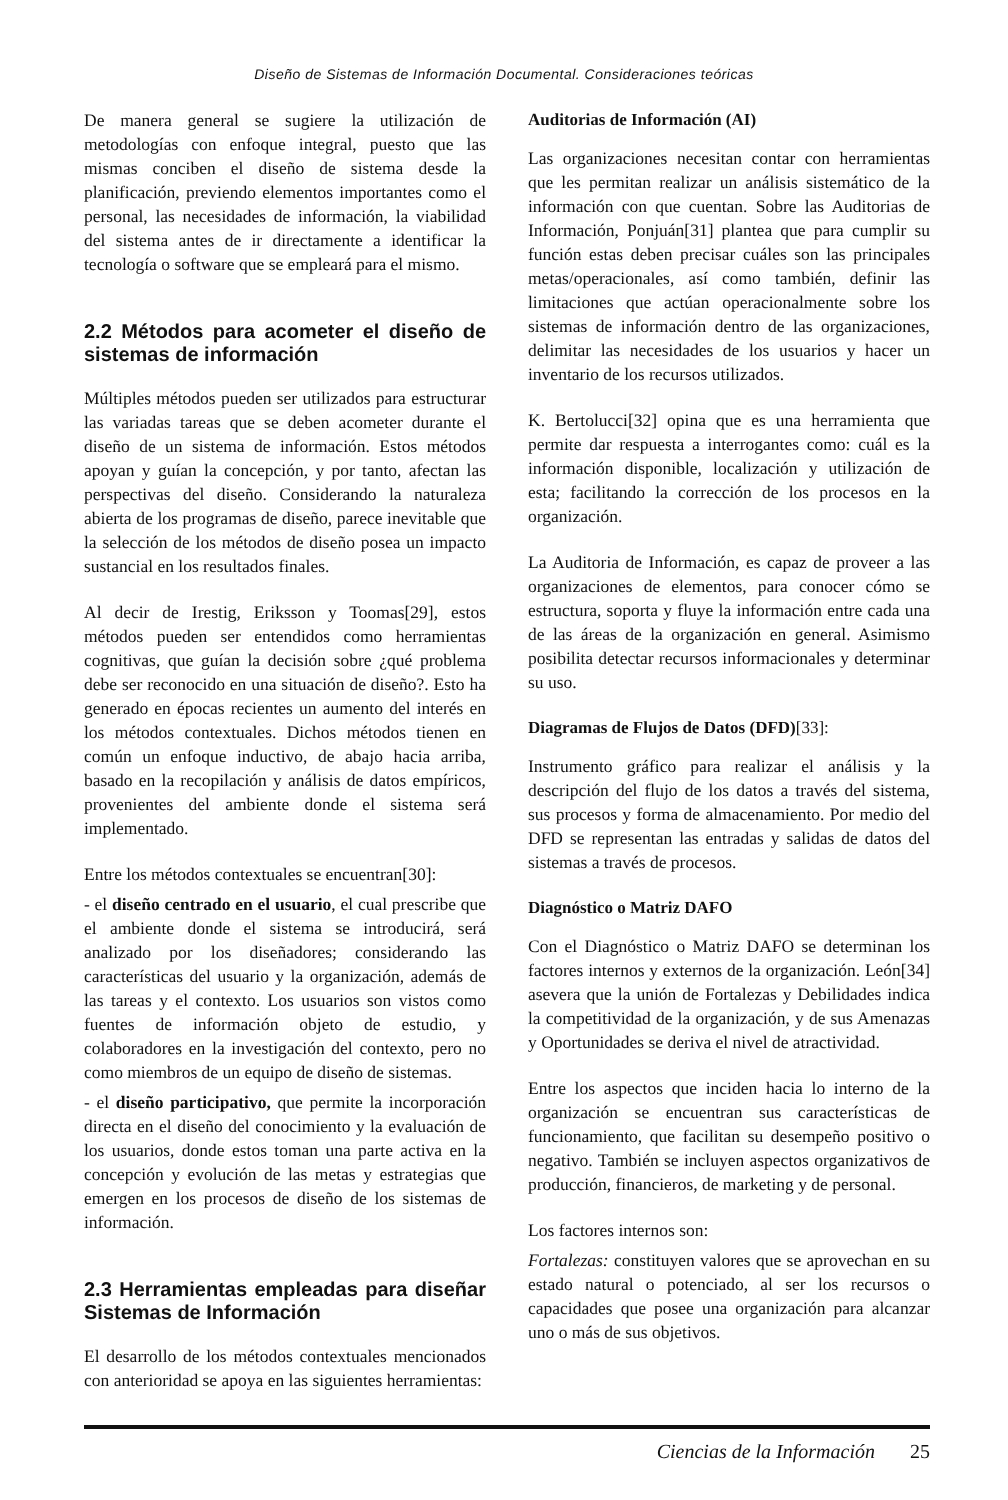Diseño de Sistemas de Información Documental. Consideraciones teóricas
De manera general se sugiere la utilización de metodologías con enfoque integral, puesto que las mismas conciben el diseño de sistema desde la planificación, previendo elementos importantes como el personal, las necesidades de información, la viabilidad del sistema antes de ir directamente a identificar la tecnología o software que se empleará para el mismo.
2.2 Métodos para acometer el diseño de sistemas de información
Múltiples métodos pueden ser utilizados para estructurar las variadas tareas que se deben acometer durante el diseño de un sistema de información. Estos métodos apoyan y guían la concepción, y por tanto, afectan las perspectivas del diseño. Considerando la naturaleza abierta de los programas de diseño, parece inevitable que la selección de los métodos de diseño posea un impacto sustancial en los resultados finales.
Al decir de Irestig, Eriksson y Toomas[29], estos métodos pueden ser entendidos como herramientas cognitivas, que guían la decisión sobre ¿qué problema debe ser reconocido en una situación de diseño?. Esto ha generado en épocas recientes un aumento del interés en los métodos contextuales. Dichos métodos tienen en común un enfoque inductivo, de abajo hacia arriba, basado en la recopilación y análisis de datos empíricos, provenientes del ambiente donde el sistema será implementado.
Entre los métodos contextuales se encuentran[30]:
- el diseño centrado en el usuario, el cual prescribe que el ambiente donde el sistema se introducirá, será analizado por los diseñadores; considerando las características del usuario y la organización, además de las tareas y el contexto. Los usuarios son vistos como fuentes de información objeto de estudio, y colaboradores en la investigación del contexto, pero no como miembros de un equipo de diseño de sistemas.
- el diseño participativo, que permite la incorporación directa en el diseño del conocimiento y la evaluación de los usuarios, donde estos toman una parte activa en la concepción y evolución de las metas y estrategias que emergen en los procesos de diseño de los sistemas de información.
2.3 Herramientas empleadas para diseñar Sistemas de Información
El desarrollo de los métodos contextuales mencionados con anterioridad se apoya en las siguientes herramientas:
Auditorias de Información (AI)
Las organizaciones necesitan contar con herramientas que les permitan realizar un análisis sistemático de la información con que cuentan. Sobre las Auditorias de Información, Ponjuán[31] plantea que para cumplir su función estas deben precisar cuáles son las principales metas/operacionales, así como también, definir las limitaciones que actúan operacionalmente sobre los sistemas de información dentro de las organizaciones, delimitar las necesidades de los usuarios y hacer un inventario de los recursos utilizados.
K. Bertolucci[32] opina que es una herramienta que permite dar respuesta a interrogantes como: cuál es la información disponible, localización y utilización de esta; facilitando la corrección de los procesos en la organización.
La Auditoria de Información, es capaz de proveer a las organizaciones de elementos, para conocer cómo se estructura, soporta y fluye la información entre cada una de las áreas de la organización en general. Asimismo posibilita detectar recursos informacionales y determinar su uso.
Diagramas de Flujos de Datos (DFD)[33]:
Instrumento gráfico para realizar el análisis y la descripción del flujo de los datos a través del sistema, sus procesos y forma de almacenamiento. Por medio del DFD se representan las entradas y salidas de datos del sistemas a través de procesos.
Diagnóstico o Matriz DAFO
Con el Diagnóstico o Matriz DAFO se determinan los factores internos y externos de la organización. León[34] asevera que la unión de Fortalezas y Debilidades indica la competitividad de la organización, y de sus Amenazas y Oportunidades se deriva el nivel de atractividad.
Entre los aspectos que inciden hacia lo interno de la organización se encuentran sus características de funcionamiento, que facilitan su desempeño positivo o negativo. También se incluyen aspectos organizativos de producción, financieros, de marketing y de personal.
Los factores internos son:
Fortalezas: constituyen valores que se aprovechan en su estado natural o potenciado, al ser los recursos o capacidades que posee una organización para alcanzar uno o más de sus objetivos.
Ciencias de la Información 25